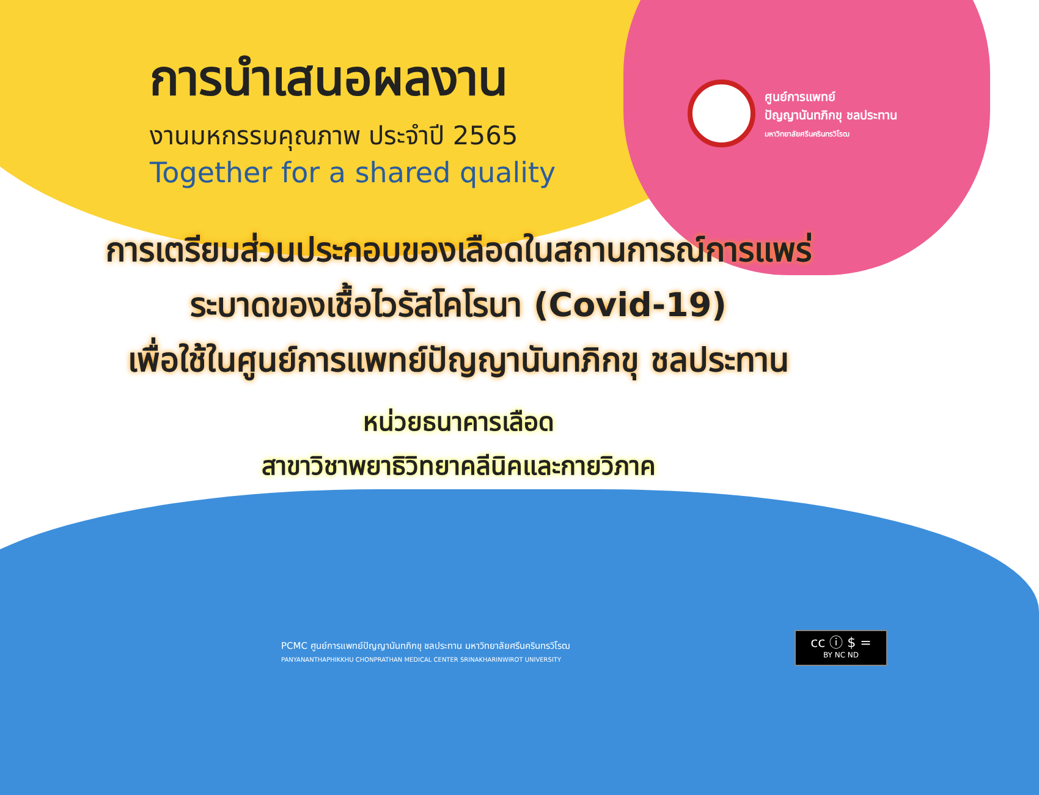การนำเสนอผลงาน
งานมหกรรมคุณภาพ ประจำปี 2565
Together for a shared quality
ศูนย์การแพทย์
ปัญญานันทภิกขุ ชลประทาน
มหาวิทยาลัยศรีนครินทรวิโรฒ
การเตรียมส่วนประกอบของเลือดในสถานการณ์การแพร่
ระบาดของเชื้อไวรัสโคโรนา (Covid-19)
เพื่อใช้ในศูนย์การแพทย์ปัญญานันทภิกขุ ชลประทาน
หน่วยธนาคารเลือด
สาขาวิชาพยาธิวิทยาคลีนิคและกายวิภาค
PCMC ศูนย์การแพทย์ปัญญานันทภิกขุ ชลประทาน มหาวิทยาลัยศรีนครินทรวิโรฒ
PANYANANTHAPHIKKHU CHONPRATHAN MEDICAL CENTER SRINAKHARINWIROT UNIVERSITY
cc ⓘ $ =
BY NC ND